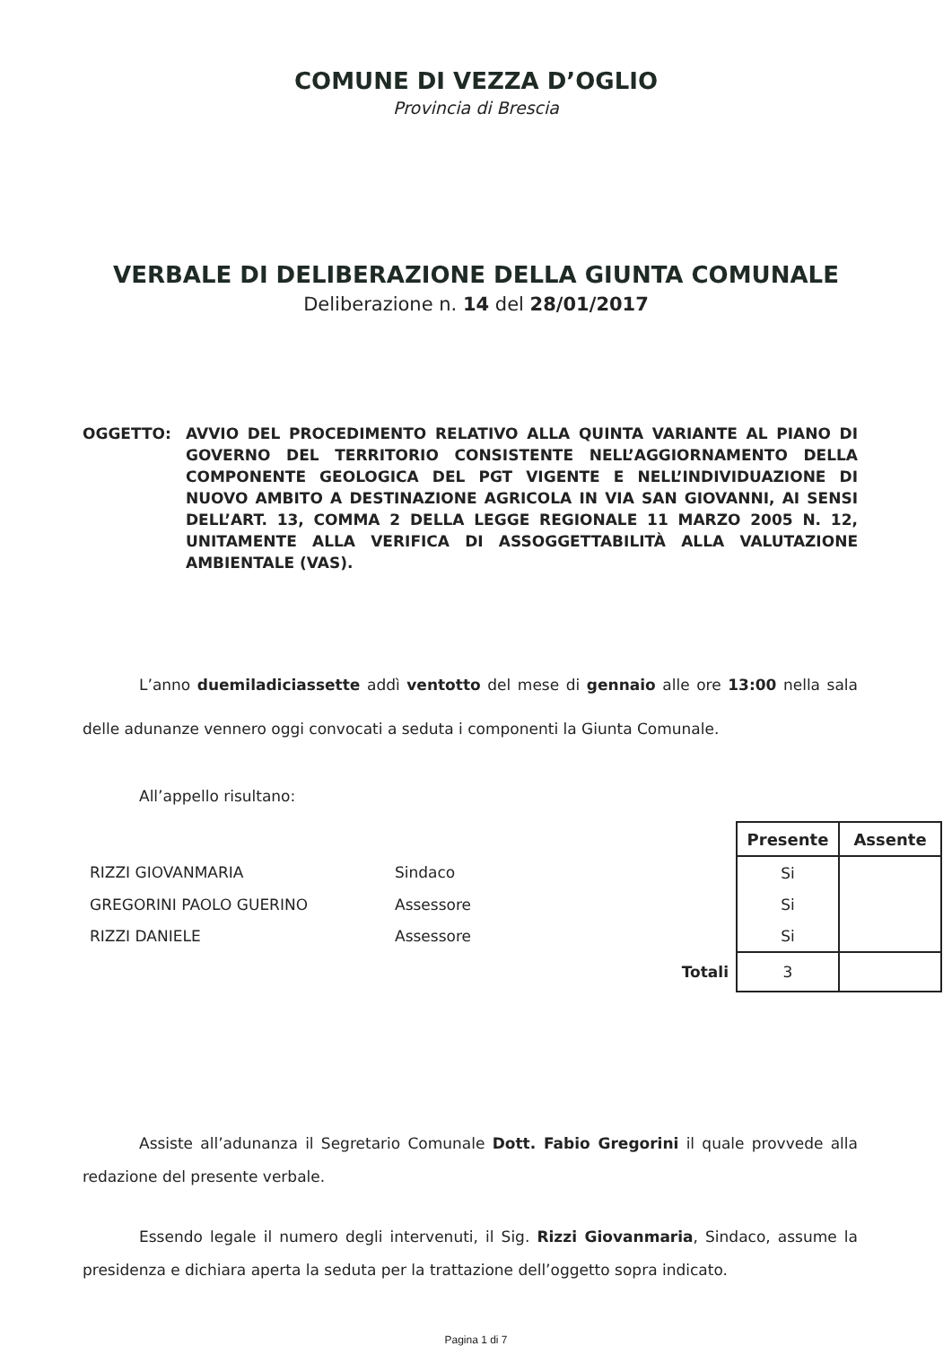COMUNE DI VEZZA D’OGLIO
Provincia di Brescia
VERBALE DI DELIBERAZIONE DELLA GIUNTA COMUNALE
Deliberazione n. 14 del 28/01/2017
OGGETTO: AVVIO DEL PROCEDIMENTO RELATIVO ALLA QUINTA VARIANTE AL PIANO DI GOVERNO DEL TERRITORIO CONSISTENTE NELL’AGGIORNAMENTO DELLA COMPONENTE GEOLOGICA DEL PGT VIGENTE E NELL’INDIVIDUAZIONE DI NUOVO AMBITO A DESTINAZIONE AGRICOLA IN VIA SAN GIOVANNI, AI SENSI DELL’ART. 13, COMMA 2 DELLA LEGGE REGIONALE 11 MARZO 2005 N. 12, UNITAMENTE ALLA VERIFICA DI ASSOGGETTABILITÀ ALLA VALUTAZIONE AMBIENTALE (VAS).
L’anno duemiladiciassette addì ventotto del mese di gennaio alle ore 13:00 nella sala delle adunanze vennero oggi convocati a seduta i componenti la Giunta Comunale.
All’appello risultano:
| | | | Presente | Assente |
| RIZZI GIOVANMARIA | Sindaco | | Si | |
| GREGORINI PAOLO GUERINO | Assessore | | Si | |
| RIZZI DANIELE | Assessore | | Si | |
| | | Totali | 3 | |
Assiste all’adunanza il Segretario Comunale Dott. Fabio Gregorini il quale provvede alla redazione del presente verbale.
Essendo legale il numero degli intervenuti, il Sig. Rizzi Giovanmaria, Sindaco, assume la presidenza e dichiara aperta la seduta per la trattazione dell’oggetto sopra indicato.
Pagina 1 di 7